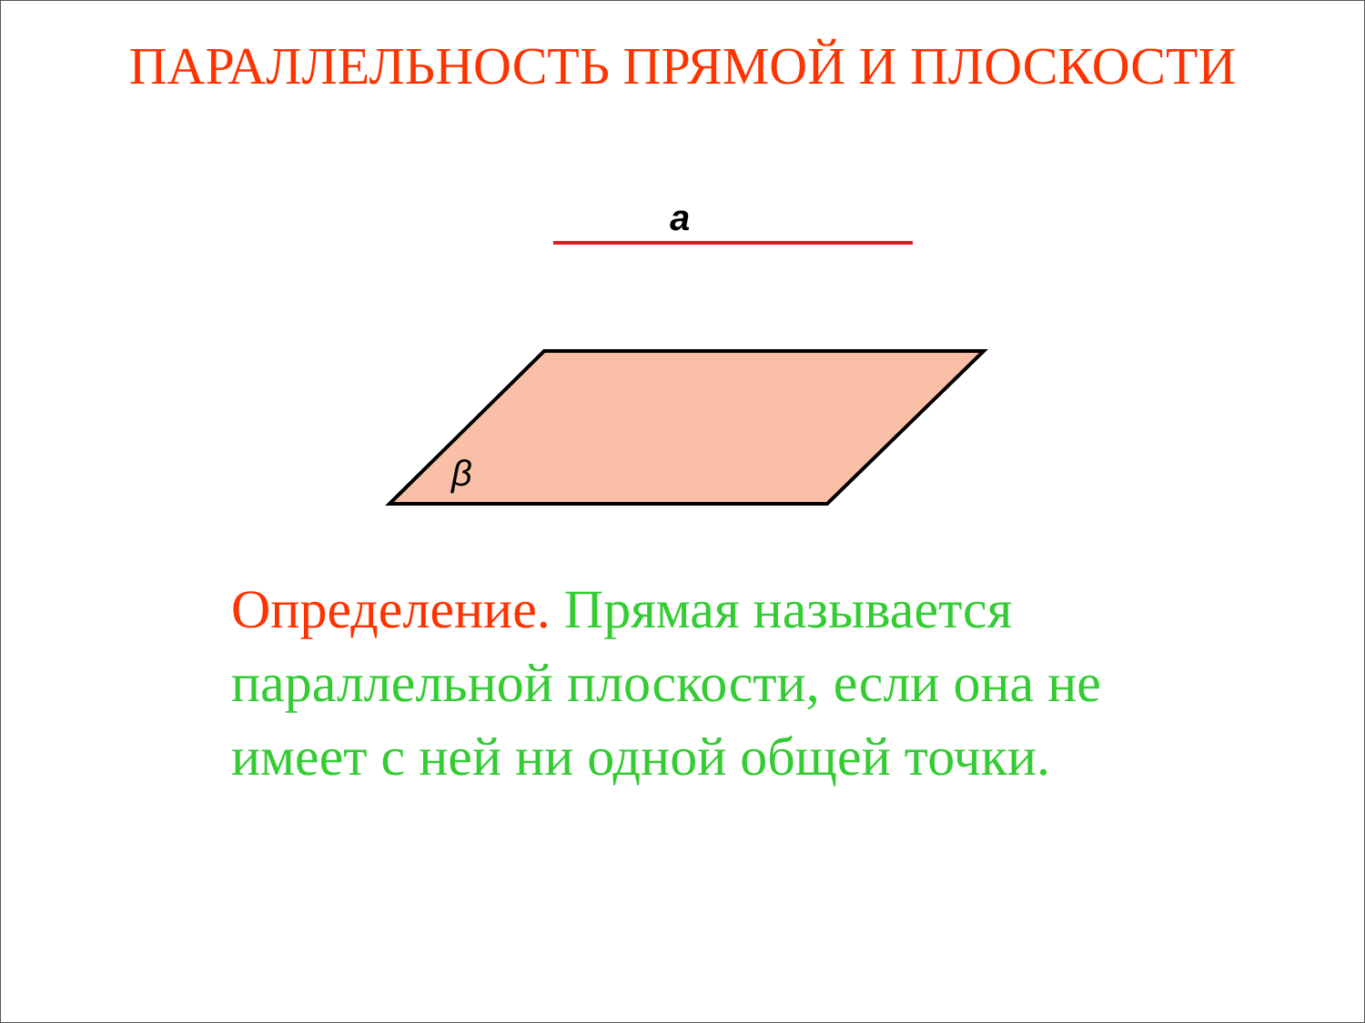ПАРАЛЛЕЛЬНОСТЬ ПРЯМОЙ И ПЛОСКОСТИ
a
β
Определение. Прямая называется параллельной плоскости, если она не имеет с ней ни одной общей точки.